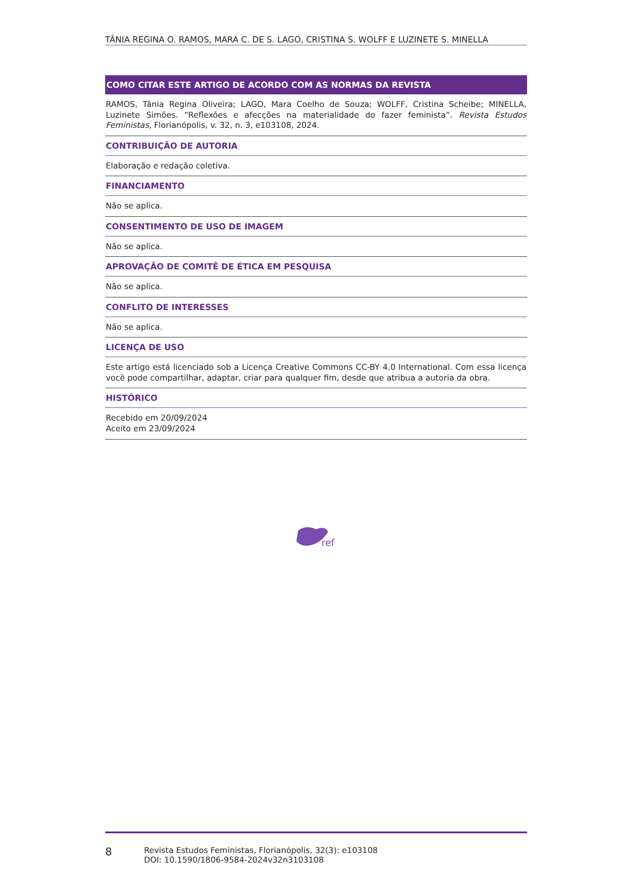TÂNIA REGINA O. RAMOS, MARA C. DE S. LAGO, CRISTINA S. WOLFF E LUZINETE S. MINELLA
COMO CITAR ESTE ARTIGO DE ACORDO COM AS NORMAS DA REVISTA
RAMOS, Tânia Regina Oliveira; LAGO, Mara Coelho de Souza; WOLFF, Cristina Scheibe; MINELLA, Luzinete Simões. “Reflexões e afecções na materialidade do fazer feminista”. Revista Estudos Feministas, Florianópolis, v. 32, n. 3, e103108, 2024.
CONTRIBUIÇÃO DE AUTORIA
Elaboração e redação coletiva.
FINANCIAMENTO
Não se aplica.
CONSENTIMENTO DE USO DE IMAGEM
Não se aplica.
APROVAÇÃO DE COMITÊ DE ÉTICA EM PESQUISA
Não se aplica.
CONFLITO DE INTERESSES
Não se aplica.
LICENÇA DE USO
Este artigo está licenciado sob a Licença Creative Commons CC-BY 4.0 International. Com essa licença você pode compartilhar, adaptar, criar para qualquer fim, desde que atribua a autoria da obra.
HISTÓRICO
Recebido em 20/09/2024
Aceito em 23/09/2024
ref
8
Revista Estudos Feministas, Florianópolis, 32(3): e103108
DOI: 10.1590/1806-9584-2024v32n3103108